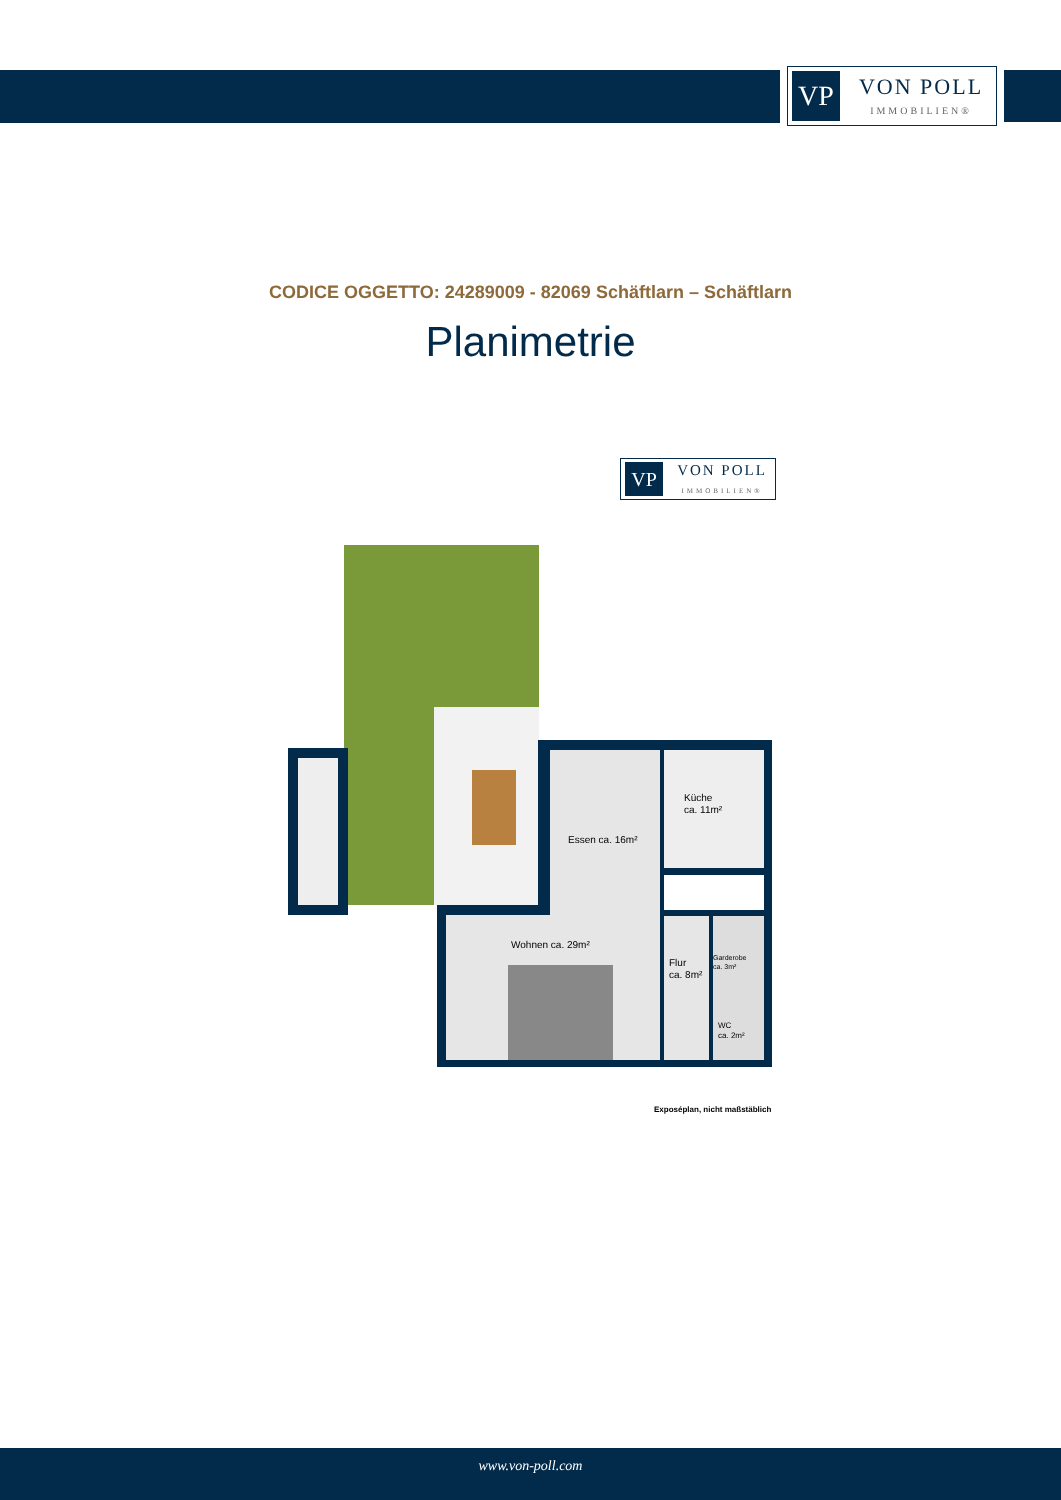VP
VON POLL
IMMOBILIEN®
CODICE OGGETTO: 24289009 - 82069 Schäftlarn – Schäftlarn
Planimetrie
VP
VON POLL
IMMOBILIEN®
Küche
ca. 11m²
Essen ca. 16m²
Wohnen ca. 29m²
Flur
ca. 8m²
Garderobe
ca. 3m²
WC
ca. 2m²
Exposéplan, nicht maßstäblich
www.von-poll.com